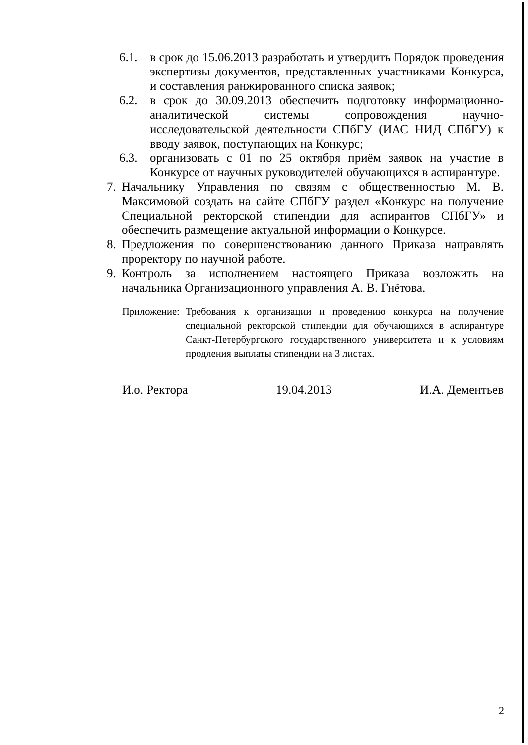6.1. в срок до 15.06.2013 разработать и утвердить Порядок проведения экспертизы документов, представленных участниками Конкурса, и составления ранжированного списка заявок;
6.2. в срок до 30.09.2013 обеспечить подготовку информационно-аналитической системы сопровождения научно-исследовательской деятельности СПбГУ (ИАС НИД СПбГУ) к вводу заявок, поступающих на Конкурс;
6.3. организовать с 01 по 25 октября приём заявок на участие в Конкурсе от научных руководителей обучающихся в аспирантуре.
7. Начальнику Управления по связям с общественностью М. В. Максимовой создать на сайте СПбГУ раздел «Конкурс на получение Специальной ректорской стипендии для аспирантов СПбГУ» и обеспечить размещение актуальной информации о Конкурсе.
8. Предложения по совершенствованию данного Приказа направлять проректору по научной работе.
9. Контроль за исполнением настоящего Приказа возложить на начальника Организационного управления А. В. Гнётова.
Приложение:
Требования к организации и проведению конкурса на получение специальной ректорской стипендии для обучающихся в аспирантуре Санкт-Петербургского государственного университета и к условиям продления выплаты стипендии на 3 листах.
И.о. Ректора 19.04.2013 И.А. Дементьев
2